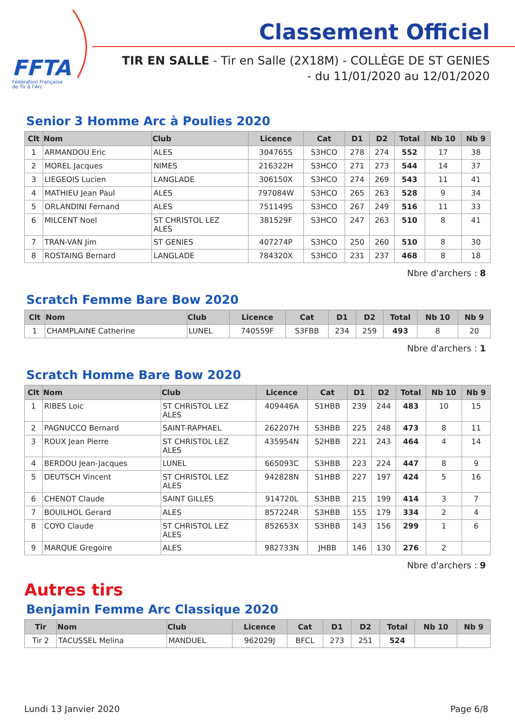FFTA
Fédération Française
de Tir à l'Arc
Classement Officiel
TIR EN SALLE - Tir en Salle (2X18M) - COLLÈGE DE ST GENIES
- du 11/01/2020 au 12/01/2020
Senior 3 Homme Arc à Poulies 2020
| Clt | Nom | Club | Licence | Cat | D1 | D2 | Total | Nb 10 | Nb 9 |
| --- | --- | --- | --- | --- | --- | --- | --- | --- | --- |
| 1 | ARMANDOU Eric | ALES | 304765S | S3HCO | 278 | 274 | 552 | 17 | 38 |
| 2 | MOREL Jacques | NIMES | 216322H | S3HCO | 271 | 273 | 544 | 14 | 37 |
| 3 | LIEGEOIS Lucien | LANGLADE | 306150X | S3HCO | 274 | 269 | 543 | 11 | 41 |
| 4 | MATHIEU Jean Paul | ALES | 797084W | S3HCO | 265 | 263 | 528 | 9 | 34 |
| 5 | ORLANDINI Fernand | ALES | 751149S | S3HCO | 267 | 249 | 516 | 11 | 33 |
| 6 | MILCENT Noel | ST CHRISTOL LEZ ALES | 381529F | S3HCO | 247 | 263 | 510 | 8 | 41 |
| 7 | TRAN-VAN Jim | ST GENIES | 407274P | S3HCO | 250 | 260 | 510 | 8 | 30 |
| 8 | ROSTAING Bernard | LANGLADE | 784320X | S3HCO | 231 | 237 | 468 | 8 | 18 |
Nbre d'archers : 8
Scratch Femme Bare Bow 2020
| Clt | Nom | Club | Licence | Cat | D1 | D2 | Total | Nb 10 | Nb 9 |
| --- | --- | --- | --- | --- | --- | --- | --- | --- | --- |
| 1 | CHAMPLAINE Catherine | LUNEL | 740559F | S3FBB | 234 | 259 | 493 | 8 | 20 |
Nbre d'archers : 1
Scratch Homme Bare Bow 2020
| Clt | Nom | Club | Licence | Cat | D1 | D2 | Total | Nb 10 | Nb 9 |
| --- | --- | --- | --- | --- | --- | --- | --- | --- | --- |
| 1 | RIBES Loic | ST CHRISTOL LEZ ALES | 409446A | S1HBB | 239 | 244 | 483 | 10 | 15 |
| 2 | PAGNUCCO Bernard | SAINT-RAPHAEL | 262207H | S3HBB | 225 | 248 | 473 | 8 | 11 |
| 3 | ROUX Jean Pierre | ST CHRISTOL LEZ ALES | 435954N | S2HBB | 221 | 243 | 464 | 4 | 14 |
| 4 | BERDOU Jean-Jacques | LUNEL | 665093C | S3HBB | 223 | 224 | 447 | 8 | 9 |
| 5 | DEUTSCH Vincent | ST CHRISTOL LEZ ALES | 942828N | S1HBB | 227 | 197 | 424 | 5 | 16 |
| 6 | CHENOT Claude | SAINT GILLES | 914720L | S3HBB | 215 | 199 | 414 | 3 | 7 |
| 7 | BOUILHOL Gerard | ALES | 857224R | S3HBB | 155 | 179 | 334 | 2 | 4 |
| 8 | COYO Claude | ST CHRISTOL LEZ ALES | 852653X | S3HBB | 143 | 156 | 299 | 1 | 6 |
| 9 | MARQUE Gregoire | ALES | 982733N | JHBB | 146 | 130 | 276 | 2 | |
Nbre d'archers : 9
Autres tirs
Benjamin Femme Arc Classique 2020
| Tir | Nom | Club | Licence | Cat | D1 | D2 | Total | Nb 10 | Nb 9 |
| --- | --- | --- | --- | --- | --- | --- | --- | --- | --- |
| Tir 2 | TACUSSEL Melina | MANDUEL | 962029J | BFCL | 273 | 251 | 524 | | |
Lundi 13 Janvier 2020 Page 6/8